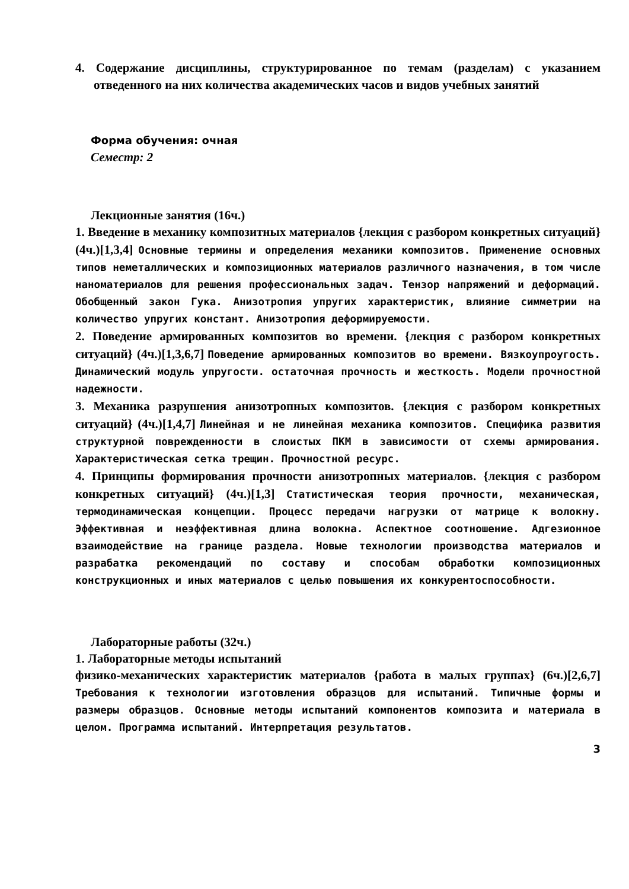4. Содержание дисциплины, структурированное по темам (разделам) с указанием отведенного на них количества академических часов и видов учебных занятий
Форма обучения: очная
Семестр: 2
Лекционные занятия (16ч.)
1. Введение в механику композитных материалов {лекция с разбором конкретных ситуаций} (4ч.)[1,3,4] Основные термины и определения механики композитов. Применение основных типов неметаллических и композиционных материалов различного назначения, в том числе наноматериалов для решения профессиональных задач. Тензор напряжений и деформаций. Обобщенный закон Гука. Анизотропия упругих характеристик, влияние симметрии на количество упругих констант. Анизотропия деформируемости.
2. Поведение армированных композитов во времени. {лекция с разбором конкретных ситуаций} (4ч.)[1,3,6,7] Поведение армированных композитов во времени. Вязкоупроугость. Динамический модуль упругости. остаточная прочность и жесткость. Модели прочностной надежности.
3. Механика разрушения анизотропных композитов. {лекция с разбором конкретных ситуаций} (4ч.)[1,4,7] Линейная и не линейная механика композитов. Специфика развития структурной поврежденности в слоистых ПКМ в зависимости от схемы армирования. Характеристическая сетка трещин. Прочностной ресурс.
4. Принципы формирования прочности анизотропных материалов. {лекция с разбором конкретных ситуаций} (4ч.)[1,3] Статистическая теория прочности, механическая, термодинамическая концепции. Процесс передачи нагрузки от матрице к волокну. Эффективная и неэффективная длина волокна. Аспектное соотношение. Адгезионное взаимодействие на границе раздела. Новые технологии производства материалов и разрабатка рекомендаций по составу и способам обработки композиционных конструкционных и иных материалов с целью повышения их конкурентоспособности.
Лабораторные работы (32ч.)
1. Лабораторные методы испытаний
физико-механических характеристик материалов {работа в малых группах} (6ч.)[2,6,7] Требования к технологии изготовления образцов для испытаний. Типичные формы и размеры образцов. Основные методы испытаний компонентов композита и материала в целом. Программа испытаний. Интерпретация результатов.
3